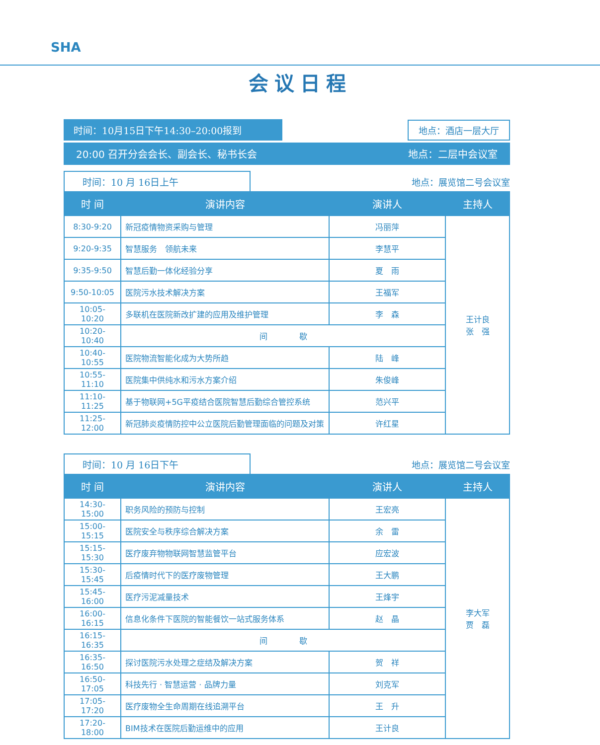SHA
会议日程
时间：10月15日下午14:30–20:00报到 地点：酒店一层大厅
20:00 召开分会会长、副会长、秘书长会 地点：二层中会议室
时间：10 月 16日上午
地点：展览馆二号会议室
| 时 间 | 演讲内容 | 演讲人 | 主持人 |
| --- | --- | --- | --- |
| 8:30-9:20 | 新冠疫情物资采购与管理 | 冯丽萍 | 王计良 张 强 |
| 9:20-9:35 | 智慧服务 领航未来 | 李慧平 | |
| 9:35-9:50 | 智慧后勤一体化经验分享 | 夏 雨 | |
| 9:50-10:05 | 医院污水技术解决方案 | 王福军 | |
| 10:05-10:20 | 多联机在医院新改扩建的应用及维护管理 | 李 森 | |
| 10:20-10:40 | 间 歇 | | |
| 10:40-10:55 | 医院物流智能化成为大势所趋 | 陆 峰 | |
| 10:55-11:10 | 医院集中供纯水和污水方案介绍 | 朱俊峰 | |
| 11:10-11:25 | 基于物联网+5G平疫结合医院智慧后勤综合管控系统 | 范兴平 | |
| 11:25-12:00 | 新冠肺炎疫情防控中公立医院后勤管理面临的问题及对策 | 许红星 | |
时间：10 月 16日下午
地点：展览馆二号会议室
| 时 间 | 演讲内容 | 演讲人 | 主持人 |
| --- | --- | --- | --- |
| 14:30-15:00 | 职务风险的预防与控制 | 王宏亮 | 李大军 贾 磊 |
| 15:00-15:15 | 医院安全与秩序综合解决方案 | 余 雷 | |
| 15:15-15:30 | 医疗废弃物物联网智慧监管平台 | 应宏波 | |
| 15:30-15:45 | 后疫情时代下的医疗废物管理 | 王大鹏 | |
| 15:45-16:00 | 医疗污泥减量技术 | 王烽宇 | |
| 16:00-16:15 | 信息化条件下医院的智能餐饮一站式服务体系 | 赵 晶 | |
| 16:15-16:35 | 间 歇 | | |
| 16:35-16:50 | 探讨医院污水处理之症结及解决方案 | 贺 祥 | |
| 16:50-17:05 | 科技先行 · 智慧运营 · 品牌力量 | 刘克军 | |
| 17:05-17:20 | 医疗废物全生命周期在线追溯平台 | 王 升 | |
| 17:20-18:00 | BIM技术在医院后勤运维中的应用 | 王计良 | |